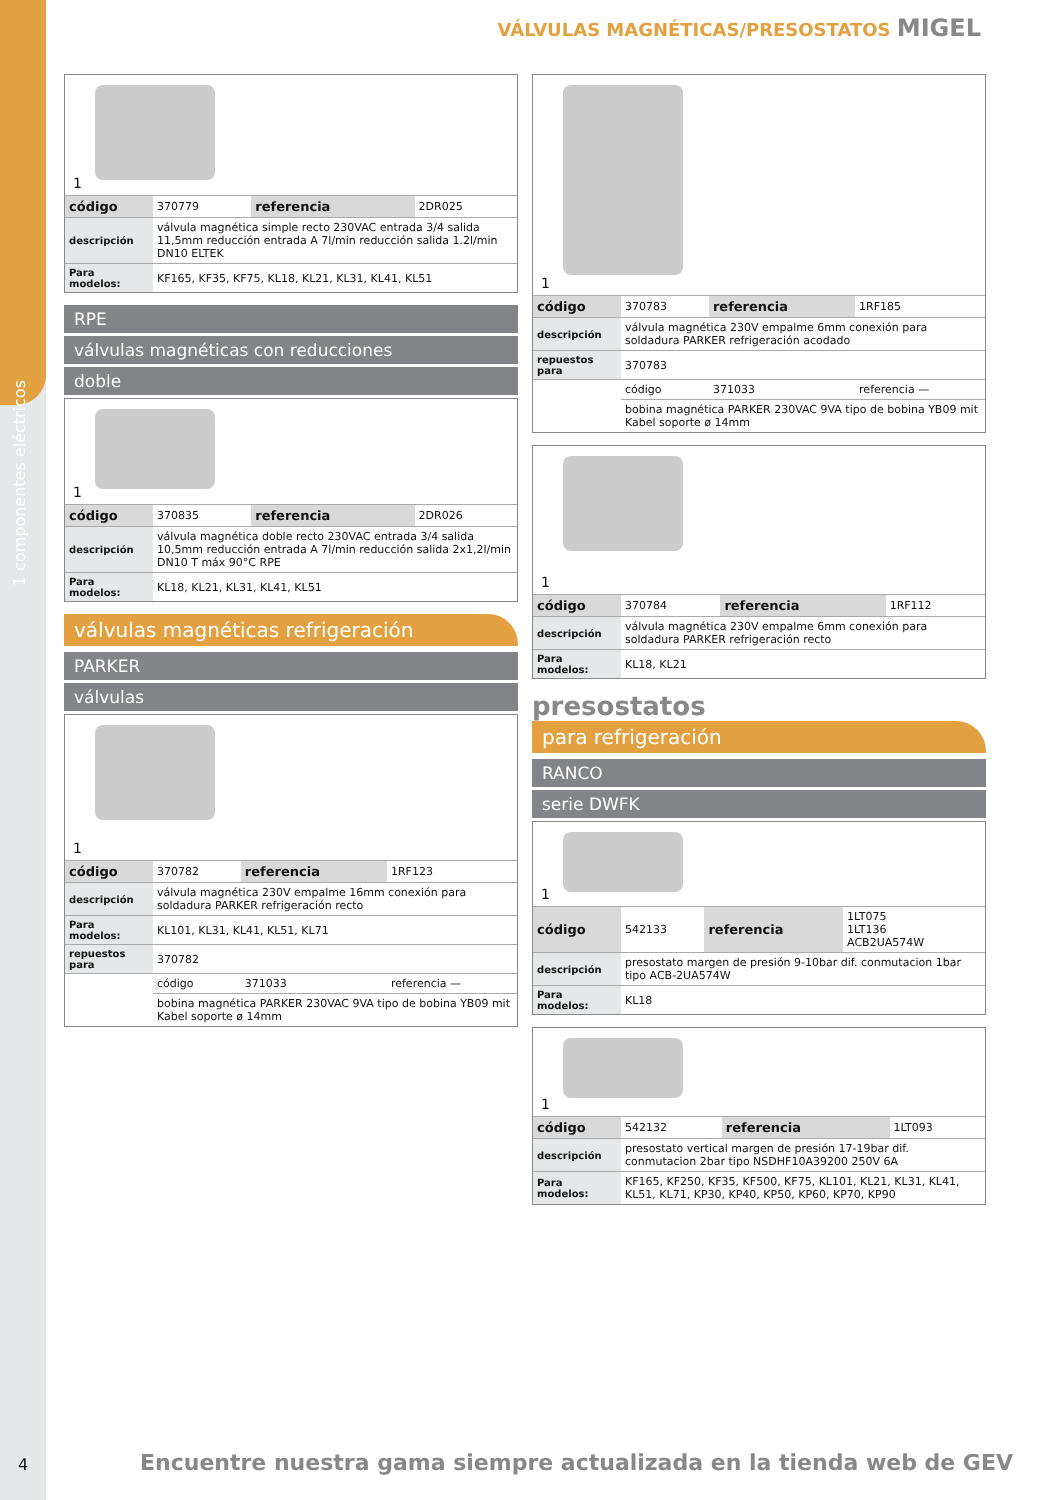1 componentes eléctricos
VÁLVULAS MAGNÉTICAS/PRESOSTATOS MIGEL
1
| código | 370779 | referencia | 2DR025 |
| descripción | válvula magnética simple recto 230VAC entrada 3/4 salida 11,5mm reducción entrada A 7l/min reducción salida 1.2l/min DN10 ELTEK | | |
| Para modelos: | KF165, KF35, KF75, KL18, KL21, KL31, KL41, KL51 | | |
RPE
válvulas magnéticas con reducciones
doble
1
| código | 370835 | referencia | 2DR026 |
| descripción | válvula magnética doble recto 230VAC entrada 3/4 salida 10,5mm reducción entrada A 7l/min reducción salida 2x1,2l/min DN10 T máx 90°C RPE | | |
| Para modelos: | KL18, KL21, KL31, KL41, KL51 | | |
válvulas magnéticas refrigeración
PARKER
válvulas
1
| código | 370782 | referencia | 1RF123 |
| descripción | válvula magnética 230V empalme 16mm conexión para soldadura PARKER refrigeración recto | | |
| Para modelos: | KL101, KL31, KL41, KL51, KL71 | | |
| repuestos para | 370782 | | |
| | código | 371033 | referencia — |
| | bobina magnética PARKER 230VAC 9VA tipo de bobina YB09 mit Kabel soporte ø 14mm | | |
1
| código | 370783 | referencia | 1RF185 |
| descripción | válvula magnética 230V empalme 6mm conexión para soldadura PARKER refrigeración acodado | | |
| repuestos para | 370783 | | |
| | código | 371033 | referencia — |
| | bobina magnética PARKER 230VAC 9VA tipo de bobina YB09 mit Kabel soporte ø 14mm | | |
1
| código | 370784 | referencia | 1RF112 |
| descripción | válvula magnética 230V empalme 6mm conexión para soldadura PARKER refrigeración recto | | |
| Para modelos: | KL18, KL21 | | |
presostatos
para refrigeración
RANCO
serie DWFK
1
| código | 542133 | referencia | 1LT075 1LT136 ACB2UA574W |
| descripción | presostato margen de presión 9-10bar dif. conmutacion 1bar tipo ACB-2UA574W | | |
| Para modelos: | KL18 | | |
1
| código | 542132 | referencia | 1LT093 |
| descripción | presostato vertical margen de presión 17-19bar dif. conmutacion 2bar tipo NSDHF10A39200 250V 6A | | |
| Para modelos: | KF165, KF250, KF35, KF500, KF75, KL101, KL21, KL31, KL41, KL51, KL71, KP30, KP40, KP50, KP60, KP70, KP90 | | |
4
Encuentre nuestra gama siempre actualizada en la tienda web de GEV